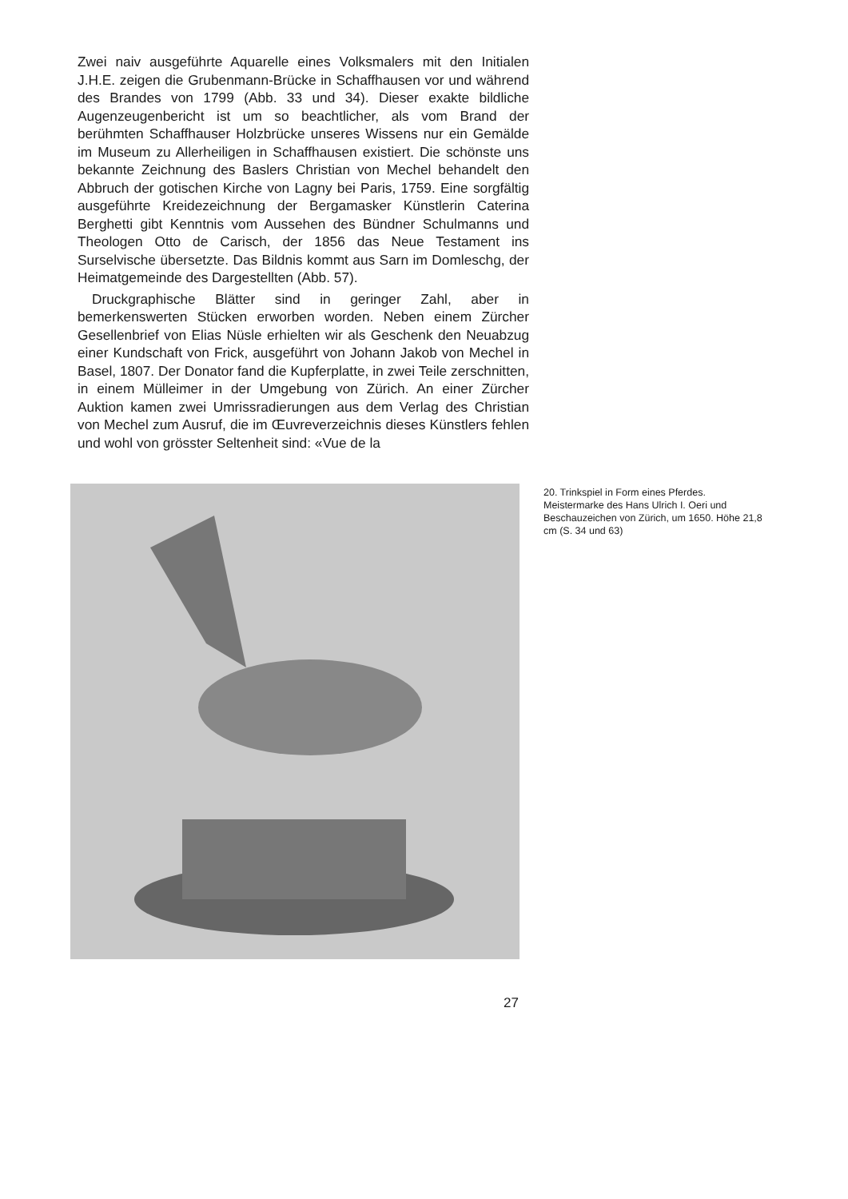Zwei naiv ausgeführte Aquarelle eines Volksmalers mit den Initialen J.H.E. zeigen die Grubenmann-Brücke in Schaffhausen vor und während des Brandes von 1799 (Abb. 33 und 34). Dieser exakte bildliche Augenzeugenbericht ist um so beachtlicher, als vom Brand der berühmten Schaffhauser Holzbrücke unseres Wissens nur ein Gemälde im Museum zu Allerheiligen in Schaffhausen existiert. Die schönste uns bekannte Zeichnung des Baslers Christian von Mechel behandelt den Abbruch der gotischen Kirche von Lagny bei Paris, 1759. Eine sorgfältig ausgeführte Kreidezeichnung der Bergamasker Künstlerin Caterina Berghetti gibt Kenntnis vom Aussehen des Bündner Schulmanns und Theologen Otto de Carisch, der 1856 das Neue Testament ins Surselvische übersetzte. Das Bildnis kommt aus Sarn im Domleschg, der Heimatgemeinde des Dargestellten (Abb. 57).
Druckgraphische Blätter sind in geringer Zahl, aber in bemerkenswerten Stücken erworben worden. Neben einem Zürcher Gesellenbrief von Elias Nüsle erhielten wir als Geschenk den Neuabzug einer Kundschaft von Frick, ausgeführt von Johann Jakob von Mechel in Basel, 1807. Der Donator fand die Kupferplatte, in zwei Teile zerschnitten, in einem Mülleimer in der Umgebung von Zürich. An einer Zürcher Auktion kamen zwei Umrissradierungen aus dem Verlag des Christian von Mechel zum Ausruf, die im Œuvreverzeichnis dieses Künstlers fehlen und wohl von grösster Seltenheit sind: «Vue de la
20. Trinkspiel in Form eines Pferdes. Meistermarke des Hans Ulrich I. Oeri und Beschauzeichen von Zürich, um 1650. Höhe 21,8 cm (S. 34 und 63)
27